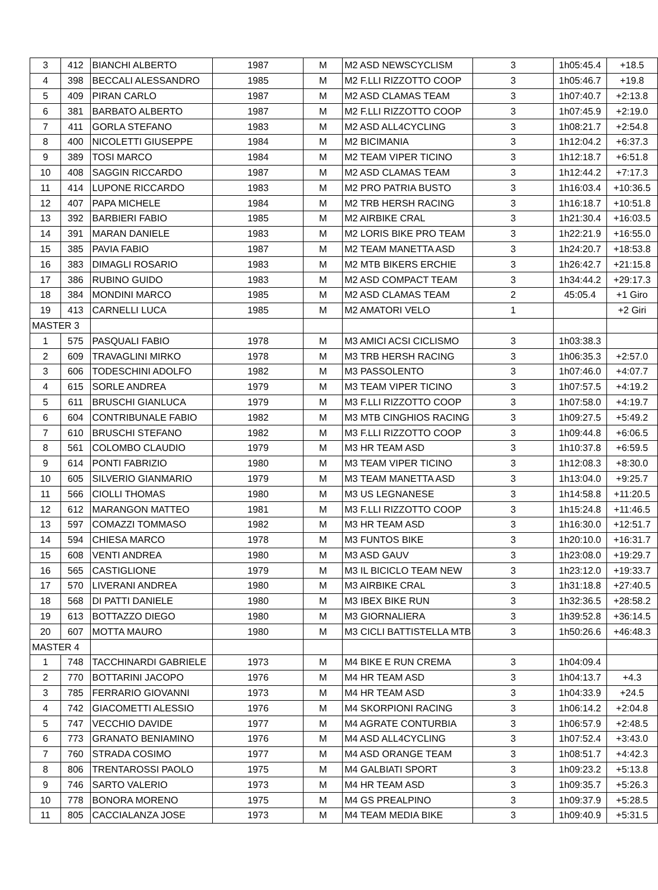| 3 | 412 | BIANCHI ALBERTO | 1987 | M | M2 ASD NEWSCYCLISM | 3 | 1h05:45.4 | +18.5 |
| 4 | 398 | BECCALI ALESSANDRO | 1985 | M | M2 F.LLI RIZZOTTO COOP | 3 | 1h05:46.7 | +19.8 |
| 5 | 409 | PIRAN CARLO | 1987 | M | M2 ASD CLAMAS TEAM | 3 | 1h07:40.7 | +2:13.8 |
| 6 | 381 | BARBATO ALBERTO | 1987 | M | M2 F.LLI RIZZOTTO COOP | 3 | 1h07:45.9 | +2:19.0 |
| 7 | 411 | GORLA STEFANO | 1983 | M | M2 ASD ALL4CYCLING | 3 | 1h08:21.7 | +2:54.8 |
| 8 | 400 | NICOLETTI GIUSEPPE | 1984 | M | M2 BICIMANIA | 3 | 1h12:04.2 | +6:37.3 |
| 9 | 389 | TOSI MARCO | 1984 | M | M2 TEAM VIPER TICINO | 3 | 1h12:18.7 | +6:51.8 |
| 10 | 408 | SAGGIN RICCARDO | 1987 | M | M2 ASD CLAMAS TEAM | 3 | 1h12:44.2 | +7:17.3 |
| 11 | 414 | LUPONE RICCARDO | 1983 | M | M2 PRO PATRIA BUSTO | 3 | 1h16:03.4 | +10:36.5 |
| 12 | 407 | PAPA MICHELE | 1984 | M | M2 TRB HERSH RACING | 3 | 1h16:18.7 | +10:51.8 |
| 13 | 392 | BARBIERI FABIO | 1985 | M | M2 AIRBIKE CRAL | 3 | 1h21:30.4 | +16:03.5 |
| 14 | 391 | MARAN DANIELE | 1983 | M | M2 LORIS BIKE PRO TEAM | 3 | 1h22:21.9 | +16:55.0 |
| 15 | 385 | PAVIA FABIO | 1987 | M | M2 TEAM MANETTA ASD | 3 | 1h24:20.7 | +18:53.8 |
| 16 | 383 | DIMAGLI ROSARIO | 1983 | M | M2 MTB BIKERS ERCHIE | 3 | 1h26:42.7 | +21:15.8 |
| 17 | 386 | RUBINO GUIDO | 1983 | M | M2 ASD COMPACT TEAM | 3 | 1h34:44.2 | +29:17.3 |
| 18 | 384 | MONDINI MARCO | 1985 | M | M2 ASD CLAMAS TEAM | 2 | 45:05.4 | +1 Giro |
| 19 | 413 | CARNELLI LUCA | 1985 | M | M2 AMATORI VELO | 1 | | +2 Giri |
| MASTER 3 | | | | | | | | |
| 1 | 575 | PASQUALI FABIO | 1978 | M | M3 AMICI ACSI CICLISMO | 3 | 1h03:38.3 | |
| 2 | 609 | TRAVAGLINI MIRKO | 1978 | M | M3 TRB HERSH RACING | 3 | 1h06:35.3 | +2:57.0 |
| 3 | 606 | TODESCHINI ADOLFO | 1982 | M | M3 PASSOLENTO | 3 | 1h07:46.0 | +4:07.7 |
| 4 | 615 | SORLE ANDREA | 1979 | M | M3 TEAM VIPER TICINO | 3 | 1h07:57.5 | +4:19.2 |
| 5 | 611 | BRUSCHI GIANLUCA | 1979 | M | M3 F.LLI RIZZOTTO COOP | 3 | 1h07:58.0 | +4:19.7 |
| 6 | 604 | CONTRIBUNALE FABIO | 1982 | M | M3 MTB CINGHIOS RACING | 3 | 1h09:27.5 | +5:49.2 |
| 7 | 610 | BRUSCHI STEFANO | 1982 | M | M3 F.LLI RIZZOTTO COOP | 3 | 1h09:44.8 | +6:06.5 |
| 8 | 561 | COLOMBO CLAUDIO | 1979 | M | M3 HR TEAM ASD | 3 | 1h10:37.8 | +6:59.5 |
| 9 | 614 | PONTI FABRIZIO | 1980 | M | M3 TEAM VIPER TICINO | 3 | 1h12:08.3 | +8:30.0 |
| 10 | 605 | SILVERIO GIANMARIO | 1979 | M | M3 TEAM MANETTA ASD | 3 | 1h13:04.0 | +9:25.7 |
| 11 | 566 | CIOLLI THOMAS | 1980 | M | M3 US LEGNANESE | 3 | 1h14:58.8 | +11:20.5 |
| 12 | 612 | MARANGON MATTEO | 1981 | M | M3 F.LLI RIZZOTTO COOP | 3 | 1h15:24.8 | +11:46.5 |
| 13 | 597 | COMAZZI TOMMASO | 1982 | M | M3 HR TEAM ASD | 3 | 1h16:30.0 | +12:51.7 |
| 14 | 594 | CHIESA MARCO | 1978 | M | M3 FUNTOS BIKE | 3 | 1h20:10.0 | +16:31.7 |
| 15 | 608 | VENTI ANDREA | 1980 | M | M3 ASD GAUV | 3 | 1h23:08.0 | +19:29.7 |
| 16 | 565 | CASTIGLIONE | 1979 | M | M3 IL BICICLO TEAM NEW | 3 | 1h23:12.0 | +19:33.7 |
| 17 | 570 | LIVERANI ANDREA | 1980 | M | M3 AIRBIKE CRAL | 3 | 1h31:18.8 | +27:40.5 |
| 18 | 568 | DI PATTI DANIELE | 1980 | M | M3 IBEX BIKE RUN | 3 | 1h32:36.5 | +28:58.2 |
| 19 | 613 | BOTTAZZO DIEGO | 1980 | M | M3 GIORNALIERA | 3 | 1h39:52.8 | +36:14.5 |
| 20 | 607 | MOTTA MAURO | 1980 | M | M3 CICLI BATTISTELLA MTB | 3 | 1h50:26.6 | +46:48.3 |
| MASTER 4 | | | | | | | | |
| 1 | 748 | TACCHINARDI GABRIELE | 1973 | M | M4 BIKE E RUN CREMA | 3 | 1h04:09.4 | |
| 2 | 770 | BOTTARINI JACOPO | 1976 | M | M4 HR TEAM ASD | 3 | 1h04:13.7 | +4.3 |
| 3 | 785 | FERRARIO GIOVANNI | 1973 | M | M4 HR TEAM ASD | 3 | 1h04:33.9 | +24.5 |
| 4 | 742 | GIACOMETTI ALESSIO | 1976 | M | M4 SKORPIONI RACING | 3 | 1h06:14.2 | +2:04.8 |
| 5 | 747 | VECCHIO DAVIDE | 1977 | M | M4 AGRATE CONTURBIA | 3 | 1h06:57.9 | +2:48.5 |
| 6 | 773 | GRANATO BENIAMINO | 1976 | M | M4 ASD ALL4CYCLING | 3 | 1h07:52.4 | +3:43.0 |
| 7 | 760 | STRADA COSIMO | 1977 | M | M4 ASD ORANGE TEAM | 3 | 1h08:51.7 | +4:42.3 |
| 8 | 806 | TRENTAROSSI PAOLO | 1975 | M | M4 GALBIATI SPORT | 3 | 1h09:23.2 | +5:13.8 |
| 9 | 746 | SARTO VALERIO | 1973 | M | M4 HR TEAM ASD | 3 | 1h09:35.7 | +5:26.3 |
| 10 | 778 | BONORA MORENO | 1975 | M | M4 GS PREALPINO | 3 | 1h09:37.9 | +5:28.5 |
| 11 | 805 | CACCIALANZA JOSE | 1973 | M | M4 TEAM MEDIA BIKE | 3 | 1h09:40.9 | +5:31.5 |